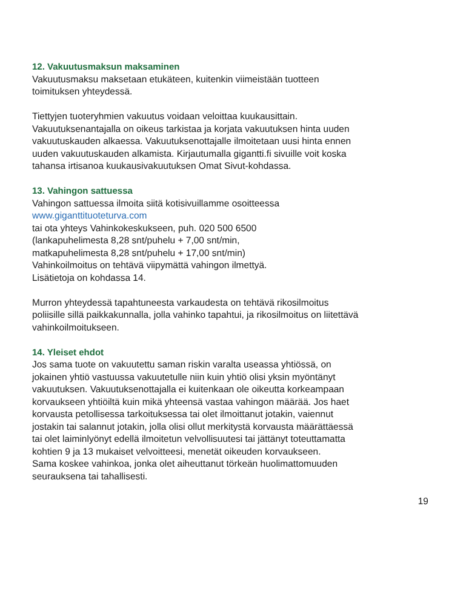12. Vakuutusmaksun maksaminen
Vakuutusmaksu maksetaan etukäteen, kuitenkin viimeistään tuotteen
toimituksen yhteydessä.
Tiettyjen tuoteryhmien vakuutus voidaan veloittaa kuukausittain.
Vakuutuksenantajalla on oikeus tarkistaa ja korjata vakuutuksen hinta uuden
vakuutuskauden alkaessa. Vakuutuksenottajalle ilmoitetaan uusi hinta ennen
uuden vakuutuskauden alkamista. Kirjautumalla gigantti.fi sivuille voit koska
tahansa irtisanoa kuukausivakuutuksen Omat Sivut-kohdassa.
13. Vahingon sattuessa
Vahingon sattuessa ilmoita siitä kotisivuillamme osoitteessa
www.giganttituoteturva.com
tai ota yhteys Vahinkokeskukseen, puh. 020 500 6500
(lankapuhelimesta 8,28 snt/puhelu + 7,00 snt/min,
matkapuhelimesta 8,28 snt/puhelu + 17,00 snt/min)
Vahinkoilmoitus on tehtävä viipymättä vahingon ilmettyä.
Lisätietoja on kohdassa 14.
Murron yhteydessä tapahtuneesta varkaudesta on tehtävä rikosilmoitus
poliisille sillä paikkakunnalla, jolla vahinko tapahtui, ja rikosilmoitus on liitettävä
vahinkoilmoitukseen.
14. Yleiset ehdot
Jos sama tuote on vakuutettu saman riskin varalta useassa yhtiössä, on
jokainen yhtiö vastuussa vakuutetulle niin kuin yhtiö olisi yksin myöntänyt
vakuutuksen. Vakuutuksenottajalla ei kuitenkaan ole oikeutta korkeampaan
korvaukseen yhtiöiltä kuin mikä yhteensä vastaa vahingon määrää. Jos haet
korvausta petollisessa tarkoituksessa tai olet ilmoittanut jotakin, vaiennut
jostakin tai salannut jotakin, jolla olisi ollut merkitystä korvausta määrättäessä
tai olet laiminlyönyt edellä ilmoitetun velvollisuutesi tai jättänyt toteuttamatta
kohtien 9 ja 13 mukaiset velvoitteesi, menetät oikeuden korvaukseen.
Sama koskee vahinkoa, jonka olet aiheuttanut törkeän huolimattomuuden
seurauksena tai tahallisesti.
19